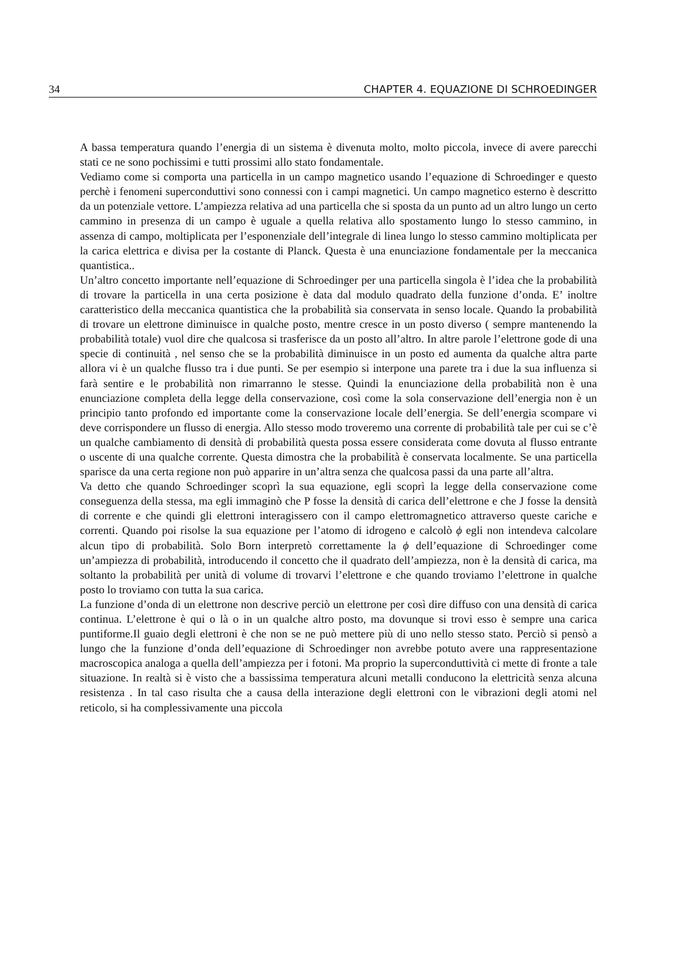34 CHAPTER 4. EQUAZIONE DI SCHROEDINGER
A bassa temperatura quando l’energia di un sistema è divenuta molto, molto piccola, invece di avere parecchi stati ce ne sono pochissimi e tutti prossimi allo stato fondamentale.
Vediamo come si comporta una particella in un campo magnetico usando l’equazione di Schroedinger e questo perchè i fenomeni superconduttivi sono connessi con i campi magnetici. Un campo magnetico esterno è descritto da un potenziale vettore. L’ampiezza relativa ad una particella che si sposta da un punto ad un altro lungo un certo cammino in presenza di un campo è uguale a quella relativa allo spostamento lungo lo stesso cammino, in assenza di campo, moltiplicata per l’esponenziale dell’integrale di linea lungo lo stesso cammino moltiplicata per la carica elettrica e divisa per la costante di Planck. Questa è una enunciazione fondamentale per la meccanica quantistica..
Un’altro concetto importante nell’equazione di Schroedinger per una particella singola è l’idea che la probabilità di trovare la particella in una certa posizione è data dal modulo quadrato della funzione d’onda. E’ inoltre caratteristico della meccanica quantistica che la probabilità sia conservata in senso locale. Quando la probabilità di trovare un elettrone diminuisce in qualche posto, mentre cresce in un posto diverso ( sempre mantenendo la probabilità totale) vuol dire che qualcosa si trasferisce da un posto all’altro. In altre parole l’elettrone gode di una specie di continuità , nel senso che se la probabilità diminuisce in un posto ed aumenta da qualche altra parte allora vi è un qualche flusso tra i due punti. Se per esempio si interpone una parete tra i due la sua influenza si farà sentire e le probabilità non rimarranno le stesse. Quindi la enunciazione della probabilità non è una enunciazione completa della legge della conservazione, così come la sola conservazione dell’energia non è un principio tanto profondo ed importante come la conservazione locale dell’energia. Se dell’energia scompare vi deve corrispondere un flusso di energia. Allo stesso modo troveremo una corrente di probabilità tale per cui se c’è un qualche cambiamento di densità di probabilità questa possa essere considerata come dovuta al flusso entrante o uscente di una qualche corrente. Questa dimostra che la probabilità è conservata localmente. Se una particella sparisce da una certa regione non può apparire in un’altra senza che qualcosa passi da una parte all’altra.
Va detto che quando Schroedinger scoprì la sua equazione, egli scoprì la legge della conservazione come conseguenza della stessa, ma egli immaginò che P fosse la densità di carica dell’elettrone e che J fosse la densità di corrente e che quindi gli elettroni interagissero con il campo elettromagnetico attraverso queste cariche e correnti. Quando poi risolse la sua equazione per l’atomo di idrogeno e calcolò ϕ egli non intendeva calcolare alcun tipo di probabilità. Solo Born interpretò correttamente la ϕ dell’equazione di Schroedinger come un’ampiezza di probabilità, introducendo il concetto che il quadrato dell’ampiezza, non è la densità di carica, ma soltanto la probabilità per unità di volume di trovarvi l’elettrone e che quando troviamo l’elettrone in qualche posto lo troviamo con tutta la sua carica.
La funzione d’onda di un elettrone non descrive perciò un elettrone per così dire diffuso con una densità di carica continua. L’elettrone è qui o là o in un qualche altro posto, ma dovunque si trovi esso è sempre una carica puntiforme.Il guaio degli elettroni è che non se ne può mettere più di uno nello stesso stato. Perciò si pensò a lungo che la funzione d’onda dell’equazione di Schroedinger non avrebbe potuto avere una rappresentazione macroscopica analoga a quella dell’ampiezza per i fotoni. Ma proprio la superconduttività ci mette di fronte a tale situazione. In realtà si è visto che a bassissima temperatura alcuni metalli conducono la elettricità senza alcuna resistenza . In tal caso risulta che a causa della interazione degli elettroni con le vibrazioni degli atomi nel reticolo, si ha complessivamente una piccola